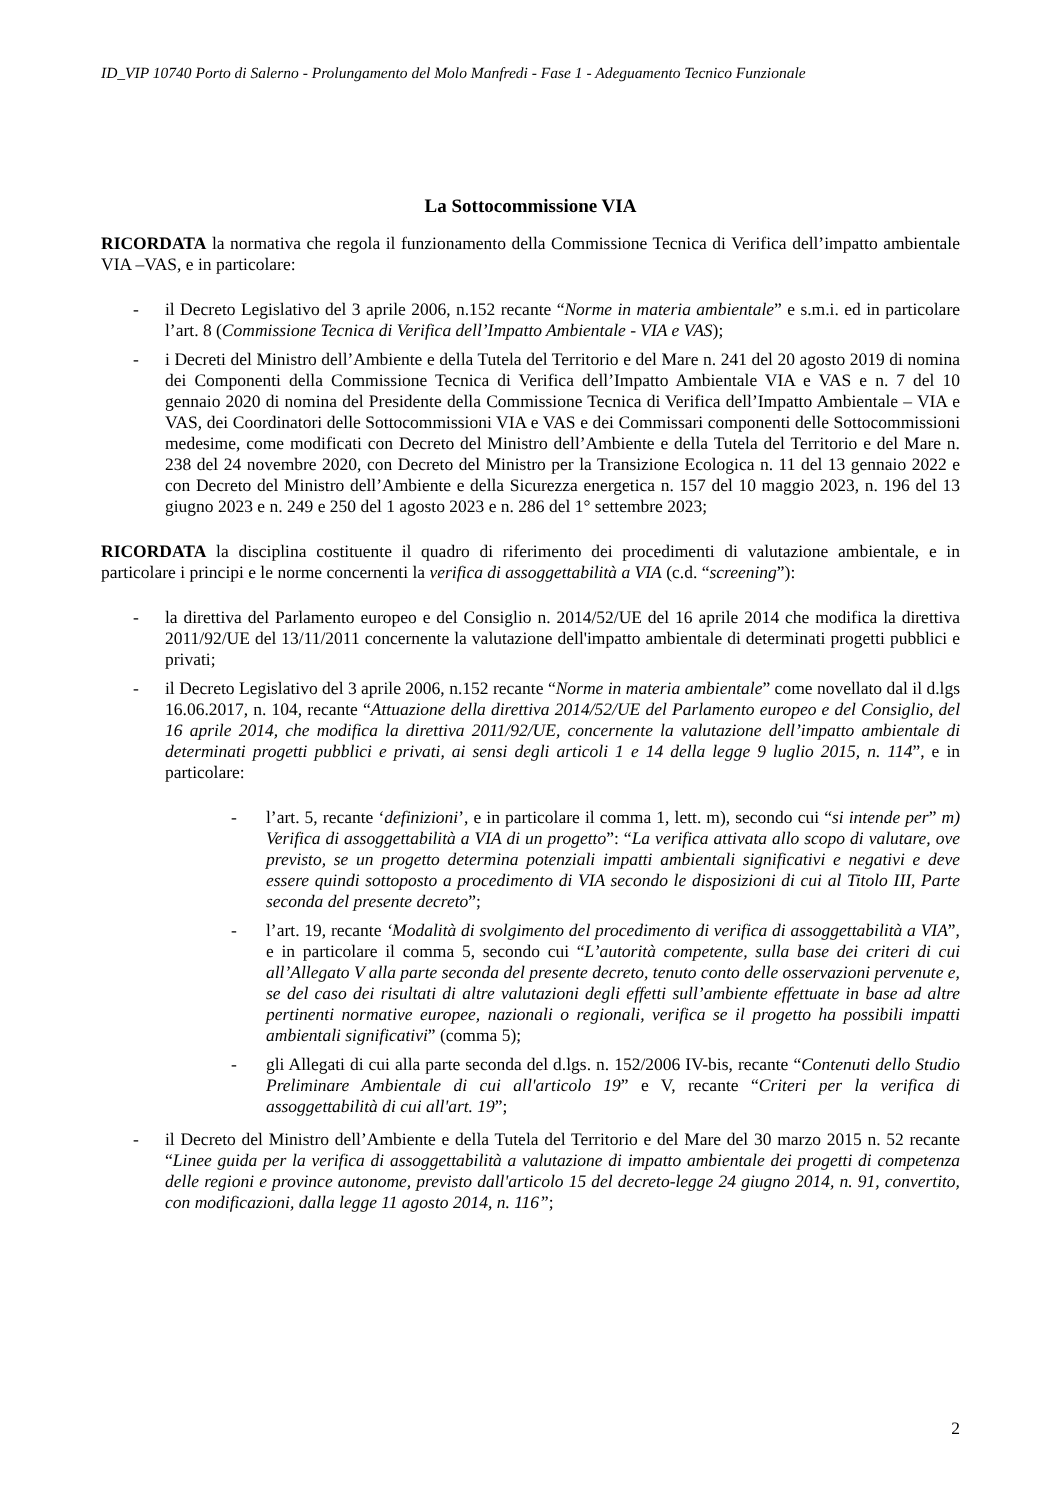ID_VIP 10740 Porto di Salerno - Prolungamento del Molo Manfredi - Fase 1 - Adeguamento Tecnico Funzionale
La Sottocommissione VIA
RICORDATA la normativa che regola il funzionamento della Commissione Tecnica di Verifica dell’impatto ambientale VIA –VAS, e in particolare:
- il Decreto Legislativo del 3 aprile 2006, n.152 recante “Norme in materia ambientale” e s.m.i. ed in particolare l’art. 8 (Commissione Tecnica di Verifica dell’Impatto Ambientale - VIA e VAS);
- i Decreti del Ministro dell’Ambiente e della Tutela del Territorio e del Mare n. 241 del 20 agosto 2019 di nomina dei Componenti della Commissione Tecnica di Verifica dell’Impatto Ambientale VIA e VAS e n. 7 del 10 gennaio 2020 di nomina del Presidente della Commissione Tecnica di Verifica dell’Impatto Ambientale – VIA e VAS, dei Coordinatori delle Sottocommissioni VIA e VAS e dei Commissari componenti delle Sottocommissioni medesime, come modificati con Decreto del Ministro dell’Ambiente e della Tutela del Territorio e del Mare n. 238 del 24 novembre 2020, con Decreto del Ministro per la Transizione Ecologica n. 11 del 13 gennaio 2022 e con Decreto del Ministro dell’Ambiente e della Sicurezza energetica n. 157 del 10 maggio 2023, n. 196 del 13 giugno 2023 e n. 249 e 250 del 1 agosto 2023 e n. 286 del 1° settembre 2023;
RICORDATA la disciplina costituente il quadro di riferimento dei procedimenti di valutazione ambientale, e in particolare i principi e le norme concernenti la verifica di assoggettabilità a VIA (c.d. “screening”):
- la direttiva del Parlamento europeo e del Consiglio n. 2014/52/UE del 16 aprile 2014 che modifica la direttiva 2011/92/UE del 13/11/2011 concernente la valutazione dell'impatto ambientale di determinati progetti pubblici e privati;
- il Decreto Legislativo del 3 aprile 2006, n.152 recante “Norme in materia ambientale” come novellato dal il d.lgs 16.06.2017, n. 104, recante “Attuazione della direttiva 2014/52/UE del Parlamento europeo e del Consiglio, del 16 aprile 2014, che modifica la direttiva 2011/92/UE, concernente la valutazione dell’impatto ambientale di determinati progetti pubblici e privati, ai sensi degli articoli 1 e 14 della legge 9 luglio 2015, n. 114”, e in particolare:
- l’art. 5, recante ‘definizioni’, e in particolare il comma 1, lett. m), secondo cui “si intende per” m) Verifica di assoggettabilità a VIA di un progetto”: “La verifica attivata allo scopo di valutare, ove previsto, se un progetto determina potenziali impatti ambientali significativi e negativi e deve essere quindi sottoposto a procedimento di VIA secondo le disposizioni di cui al Titolo III, Parte seconda del presente decreto”;
- l’art. 19, recante ‘Modalità di svolgimento del procedimento di verifica di assoggettabilità a VIA”, e in particolare il comma 5, secondo cui “L’autorità competente, sulla base dei criteri di cui all’Allegato V alla parte seconda del presente decreto, tenuto conto delle osservazioni pervenute e, se del caso dei risultati di altre valutazioni degli effetti sull’ambiente effettuate in base ad altre pertinenti normative europee, nazionali o regionali, verifica se il progetto ha possibili impatti ambientali significativi” (comma 5);
- gli Allegati di cui alla parte seconda del d.lgs. n. 152/2006 IV-bis, recante “Contenuti dello Studio Preliminare Ambientale di cui all'articolo 19” e V, recante “Criteri per la verifica di assoggettabilità di cui all'art. 19”;
- il Decreto del Ministro dell’Ambiente e della Tutela del Territorio e del Mare del 30 marzo 2015 n. 52 recante “Linee guida per la verifica di assoggettabilità a valutazione di impatto ambientale dei progetti di competenza delle regioni e province autonome, previsto dall'articolo 15 del decreto-legge 24 giugno 2014, n. 91, convertito, con modificazioni, dalla legge 11 agosto 2014, n. 116”;
2